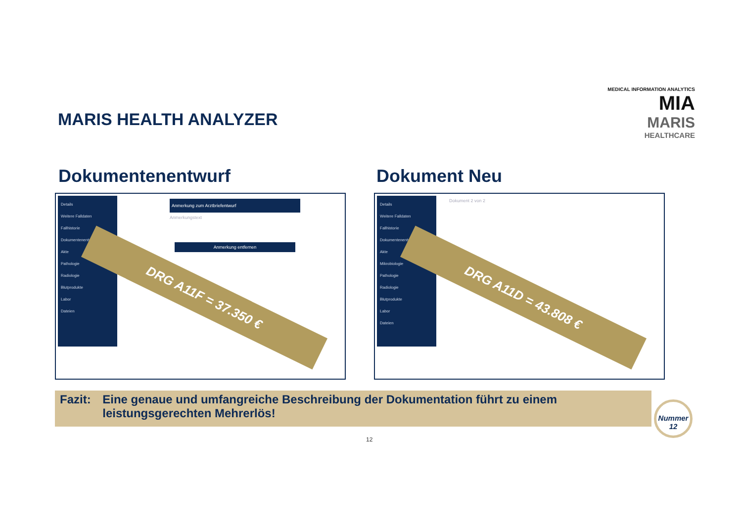MARIS HEALTH ANALYZER
MEDICAL INFORMATION ANALYTICS MIA
MARIS
HEALTHCARE
Dokumentenentwurf Dokument Neu
Details
Weitere Falldaten
Fallhistorie
Dokumentenentwurf
Akte
Pathologie
Radiologie
Blutprodukte
Labor
Dateien
Anmerkung zum Arztbriefentwurf
Anmerkungstext
Anmerkung entfernen
DRG A11F = 37.350 €
Details
Weitere Falldaten
Fallhistorie
Dokumentenentwurf
Akte
Mikrobiologie
Pathologie
Radiologie
Blutprodukte
Labor
Dateien
Dokument 2 von 2
DRG A11D = 43.808 €
Fazit: Eine genaue und umfangreiche Beschreibung der Dokumentation führt zu einem leistungsgerechten Mehrerlös!
Nummer
12
12